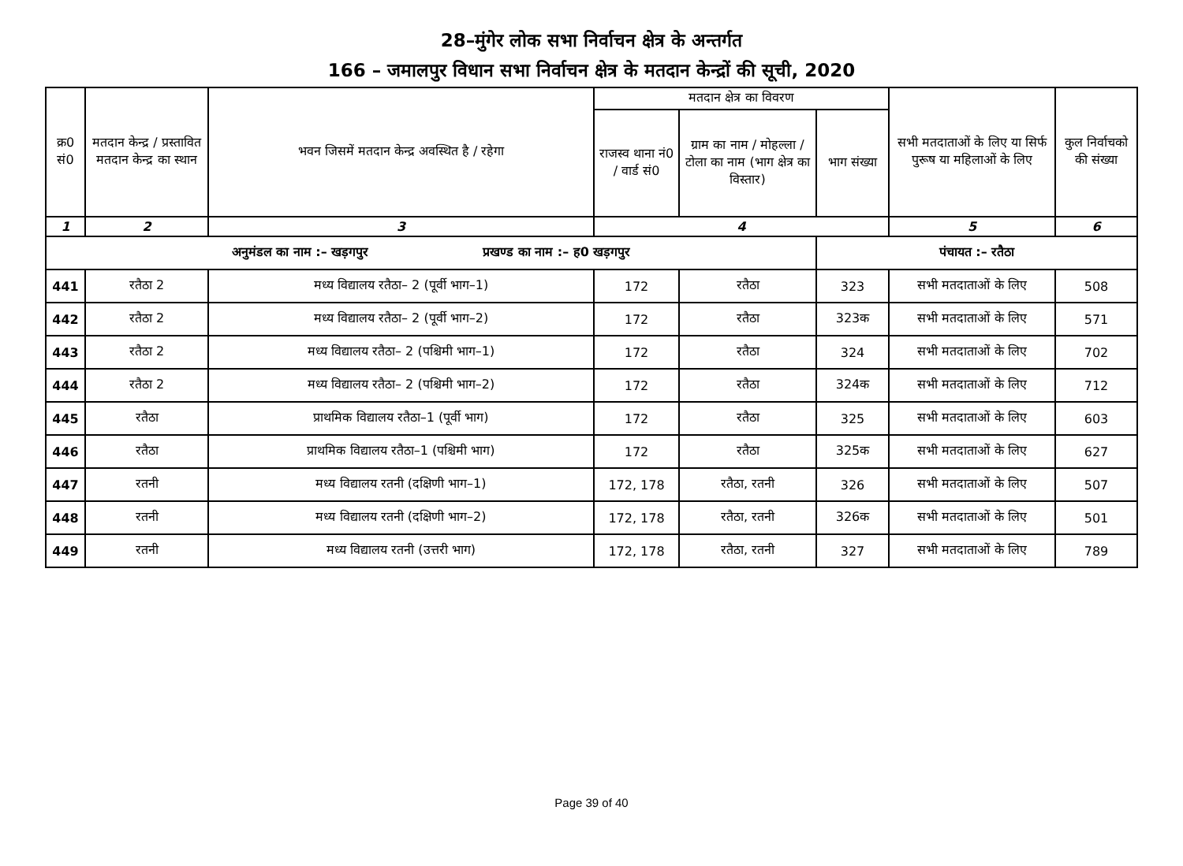28–मुंगेर लोक सभा निर्वाचन क्षेत्र के अन्तर्गत
166 – जमालपुर विधान सभा निर्वाचन क्षेत्र के मतदान केन्द्रों की सूची, 2020
| क्र0 सं0 | मतदान केन्द्र / प्रस्तावित मतदान केन्द्र का स्थान | भवन जिसमें मतदान केन्द्र अवस्थित है / रहेगा | मतदान क्षेत्र का विवरण | | | सभी मतदाताओं के लिए या सिर्फ पुरूष या महिलाओं के लिए | कुल निर्वाचको की संख्या |
| --- | --- | --- | --- | --- | --- | --- | --- |
| | | | राजस्व थाना नं0 / वार्ड सं0 | ग्राम का नाम / मोहल्ला / टोला का नाम (भाग क्षेत्र का विस्तार) | भाग संख्या | | |
| 1 | 2 | 3 | 4 | | | 5 | 6 |
| अनुमंडल का नाम :– खड़गपुर प्रखण्ड का नाम :– ह0 खड़गपुर | | | | | पंचायत :– रतैठा | | |
| 441 | रतैठा 2 | मध्य विद्यालय रतैठा– 2 (पूर्वी भाग–1) | 172 | रतैठा | 323 | सभी मतदाताओं के लिए | 508 |
| 442 | रतैठा 2 | मध्य विद्यालय रतैठा– 2 (पूर्वी भाग–2) | 172 | रतैठा | 323क | सभी मतदाताओं के लिए | 571 |
| 443 | रतैठा 2 | मध्य विद्यालय रतैठा– 2 (पश्चिमी भाग–1) | 172 | रतैठा | 324 | सभी मतदाताओं के लिए | 702 |
| 444 | रतैठा 2 | मध्य विद्यालय रतैठा– 2 (पश्चिमी भाग–2) | 172 | रतैठा | 324क | सभी मतदाताओं के लिए | 712 |
| 445 | रतैठा | प्राथमिक विद्यालय रतैठा–1 (पूर्वी भाग) | 172 | रतैठा | 325 | सभी मतदाताओं के लिए | 603 |
| 446 | रतैठा | प्राथमिक विद्यालय रतैठा–1 (पश्चिमी भाग) | 172 | रतैठा | 325क | सभी मतदाताओं के लिए | 627 |
| 447 | रतनी | मध्य विद्यालय रतनी (दक्षिणी भाग–1) | 172, 178 | रतैठा, रतनी | 326 | सभी मतदाताओं के लिए | 507 |
| 448 | रतनी | मध्य विद्यालय रतनी (दक्षिणी भाग–2) | 172, 178 | रतैठा, रतनी | 326क | सभी मतदाताओं के लिए | 501 |
| 449 | रतनी | मध्य विद्यालय रतनी (उत्तरी भाग) | 172, 178 | रतैठा, रतनी | 327 | सभी मतदाताओं के लिए | 789 |
Page 39 of 40